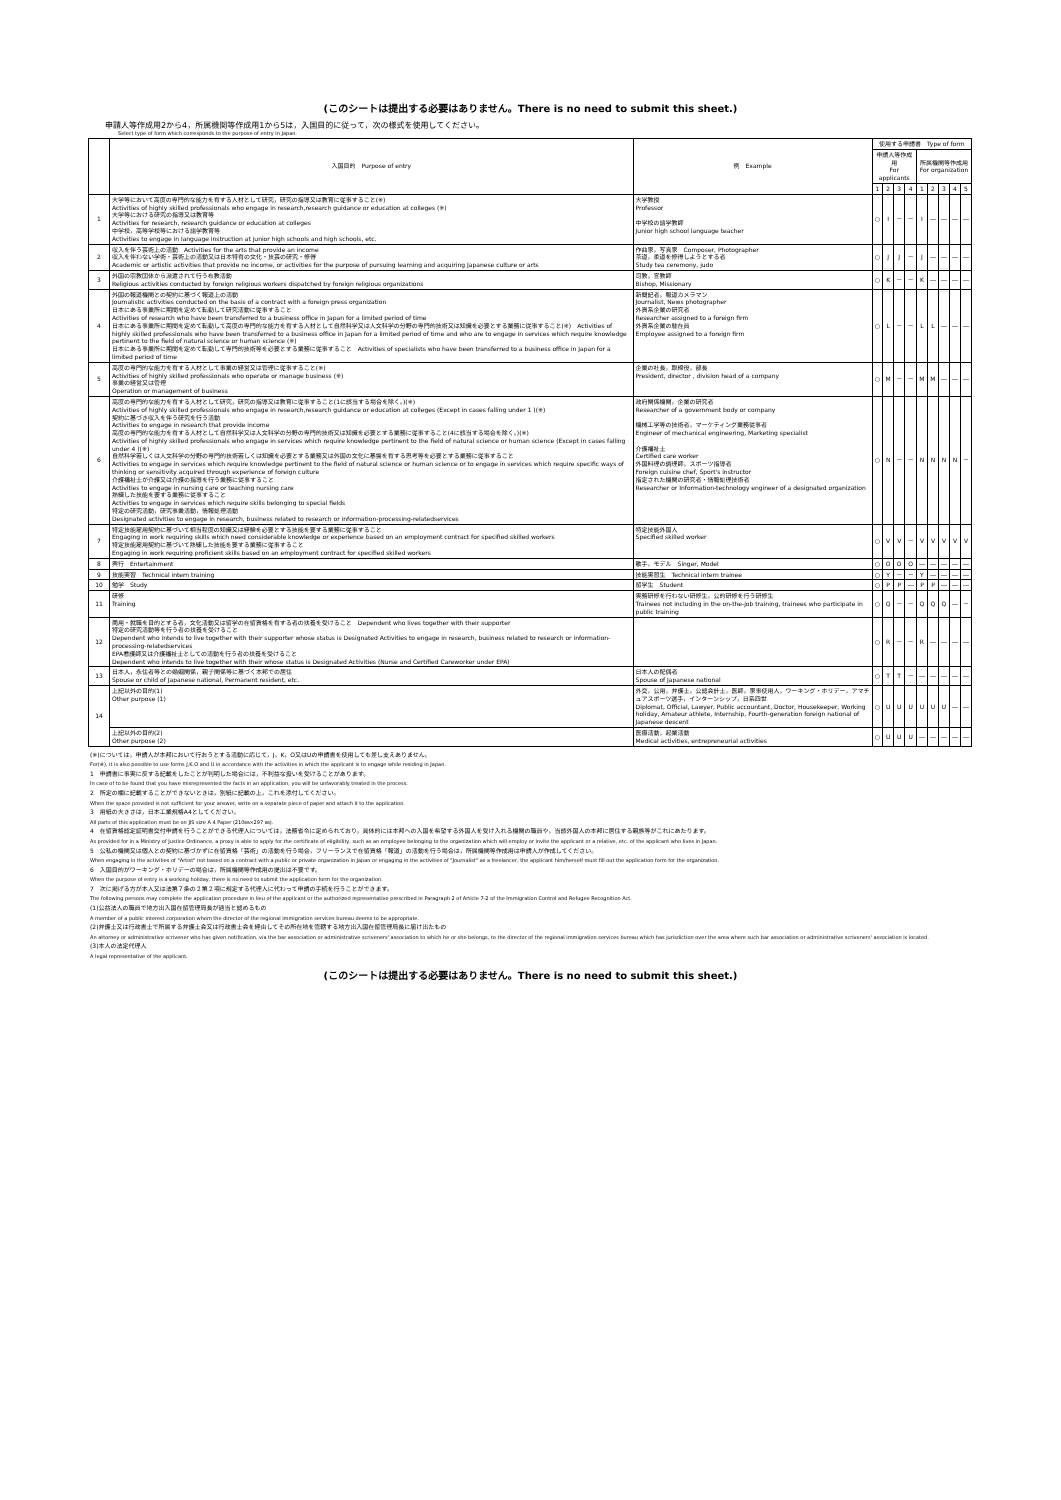(このシートは提出する必要はありません。There is no need to submit this sheet.)
申請人等作成用2から4，所属機関等作成用1から5は，入国目的に従って，次の様式を使用してください。
Select type of form which corresponds to the purpose of entry in Japan.
| | 入国目的 Purpose of entry | 例 Example | 使用する申請書 Type of form | | | | | | | | |
| --- | --- | --- | --- | --- | --- | --- | --- | --- | --- | --- | --- |
| | | | 申請人等作成用 For applicants | | | | 所属機関等作成用 For organization | | | | |
| | | | 1 | 2 | 3 | 4 | 1 | 2 | 3 | 4 | 5 |
| 1 | 大学等において高度の専門的な能力を有する人材として研究，研究の指導又は教育に従事すること(※) Activities of highly skilled professionals who engage in research,research guidance or education at colleges (※) 大学等における研究の指導又は教育等 Activities for research, research guidance or education at colleges 中学校，高等学校等における語学教育等 Activities to engage in language instruction at junior high schools and high schools, etc. | 大学教授 Professor 中学校の語学教師 Junior high school language teacher | ○ | I | － | － | I | ― | ― | ― | ― |
| 2 | 収入を伴う芸術上の活動 Activities for the arts that provide an income 収入を伴わない学術・芸術上の活動又は日本特有の文化・技芸の研究・修得 Academic or artistic activities that provide no income, or activities for the purpose of pursuing learning and acquiring Japanese culture or arts | 作曲家，写真家 Composer, Photographer 茶道，柔道を修得しようとする者 Study tea ceremony, judo | ○ | J | J | － | J | ― | ― | ― | ― |
| 3 | 外国の宗教団体から派遣されて行う布教活動 Religious activities conducted by foreign religious workers dispatched by foreign religious organizations | 司教，宣教師 Bishop, Missionary | ○ | K | － | － | K | ― | ― | ― | ― |
| 4 | 外国の報道機関との契約に基づく報道上の活動 Journalistic activities conducted on the basis of a contract with a foreign press organization 日本にある事業所に期間を定めて転勤して研究活動に従事すること Activities of research who have been transferred to a business office in Japan for a limited period of time 日本にある事業所に期間を定めて転勤して高度の専門的な能力を有する人材として自然科学又は人文科学の分野の専門的技術又は知識を必要とする業務に従事すること(※) Activities of highly skilled professionals who have been transferred to a business office in Japan for a limited period of time and who are to engage in services which require knowledge pertinent to the field of natural science or human science (※) 日本にある事業所に期間を定めて転勤して専門的技術等を必要とする業務に従事すること Activities of specialists who have been transferred to a business office in Japan for a limited period of time | 新聞記者，報道カメラマン Journalist, News photographer 外資系企業の研究者 Researcher assigned to a foreign firm 外資系企業の駐在員 Employee assigned to a foreign firm | ○ | L | － | － | L | L | ― | ― | ― |
| 5 | 高度の専門的な能力を有する人材として事業の経営又は管理に従事すること(※) Activities of highly skilled professionals who operate or manage business (※) 事業の経営又は管理 Operation or management of business | 企業の社長，取締役，部長 President, director , division head of a company | ○ | M | － | － | M | M | ― | ― | ― |
| 6 | 高度の専門的な能力を有する人材として研究，研究の指導又は教育に従事すること(1に該当する場合を除く。)(※) Activities of highly skilled professionals who engage in research,research guidance or education at colleges (Except in cases falling under 1 )(※) 契約に基づき収入を伴う研究を行う活動 Activities to engage in research that provide income 高度の専門的な能力を有する人材として自然科学又は人文科学の分野の専門的技術又は知識を必要とする業務に従事すること(4に該当する場合を除く。)(※) Activities of highly skilled professionals who engage in services which require knowledge pertinent to the field of natural science or human science (Except in cases falling under 4 )(※) 自然科学若しくは人文科学の分野の専門的技術若しくは知識を必要とする業務又は外国の文化に基盤を有する思考等を必要とする業務に従事すること Activities to engage in services which require knowledge pertinent to the field of natural science or human science or to engage in services which require specific ways of thinking or sensitivity acquired through experience of foreign culture 介護福祉士が介護又は介護の指導を行う業務に従事すること Activities to engage in nursing care or teaching nursing care 熟練した技能を要する業務に従事すること Activities to engage in services which require skills belonging to special fields 特定の研究活動，研究事業活動，情報処理活動 Designated activities to engage in research, business related to research or information-processing-relatedservices | 政府関係機関，企業の研究者 Researcher of a government body or company 機械工学等の技術者，マーケティング業務従事者 Engineer of mechanical engineering, Marketing specialist 介護福祉士 Certified care worker 外国料理の調理師，スポーツ指導者 Foreign cuisine chef, Sport's instructor 指定された機関の研究者・情報処理技術者 Researcher or Information-technology engineer of a designated organization | ○ | N | － | － | N | N | N | N | － |
| 7 | 特定技能雇用契約に基づいて相当程度の知識又は経験を必要とする技能を要する業務に従事すること Engaging in work requiring skills which need considerable knowledge or experience based on an employment contract for specified skilled workers 特定技能雇用契約に基づいて熟練した技能を要する業務に従事すること Engaging in work requiring proficient skills based on an employment contract for specified skilled workers | 特定技能外国人 Specified skilled worker | ○ | V | V | － | V | V | V | V | V |
| 8 | 興行 Entertainment | 歌手，モデル Singer, Model | ○ | O | O | O | ― | ― | ― | ― | ― |
| 9 | 技能実習 Technical intern training | 技能実習生 Technical intern trainee | ○ | Y | － | － | Y | ― | ― | ― | ― |
| 10 | 勉学 Study | 留学生 Student | ○ | P | P | ― | P | P | ― | ― | ― |
| 11 | 研修 Training | 実務研修を行わない研修生，公的研修を行う研修生 Trainees not including in the on-the-job training, trainees who participate in public training | ○ | Q | － | － | Q | Q | Q | ― | － |
| 12 | 商用・就職を目的とする者，文化活動又は留学の在留資格を有する者の扶養を受けること Dependent who lives together with their supporter 特定の研究活動等を行う者の扶養を受けること Dependent who intends to live together with their supporter whose status is Designated Activities to engage in research, business related to research or information-processing-relatedservices EPA看護師又は介護福祉士としての活動を行う者の扶養を受けること Dependent who intends to live together with their whose status is Designated Activities (Nurse and Certified Careworker under EPA) | | ○ | R | － | － | R | ― | ― | ― | ― |
| 13 | 日本人，永住者等との婚姻関係，親子関係等に基づく本邦での居住 Spouse or child of Japanese national, Permanent resident, etc. | 日本人の配偶者 Spouse of Japanese national | ○ | T | T | － | ― | ― | ― | ― | ― |
| 14 | 上記以外の目的(1) Other purpose (1) | 外交，公用，弁護士，公認会計士，医師，家事使用人，ワーキング・ホリデー，アマチュアスポーツ選手，インターンシップ，日系四世 Diplomat, Official, Lawyer, Public accountant, Doctor, Housekeeper, Working holiday, Amateur athlete, Internship, Fourth-generation foreign national of Japanese descent | ○ | U | U | U | U | U | U | ― | ― |
| | 上記以外の目的(2) Other purpose (2) | 医療活動，起業活動 Medical activities, entrepreneurial activities | ○ | U | U | U | ― | ― | ― | ― | ― |
(※)については，申請人が本邦において行おうとする活動に応じて，J，K，O又はUの申請書を使用しても差し支えありません。
For(※), it is also possible to use forms J,K,O and U in accordance with the activities in which the applicant is to engage while residing in Japan.
1　申請書に事実に反する記載をしたことが判明した場合には，不利益な扱いを受けることがあります。
In case of to be found that you have misrepresented the facts in an application, you will be unfavorably treated in the process.
2　所定の欄に記載することができないときは，別紙に記載の上，これを添付してください。
When the space provided is not sufficient for your answer, write on a separate piece of paper and attach it to the application.
3　用紙の大きさは，日本工業規格A4としてください。
All parts of this application must be on JIS size A 4 Paper (210㎜×297 ㎜).
4　在留資格認定証明書交付申請を行うことができる代理人については，法務省令に定められており，具体的には本邦への入国を希望する外国人を受け入れる機関の職員や，当該外国人の本邦に居住する親族等がこれにあたります。
As provided for in a Ministry of Justice Ordinance, a proxy is able to apply for the certificate of eligibility, such as an employee belonging to the organization which will employ or invite the applicant or a relative, etc. of the applicant who lives in Japan.
5　公私の機関又は個人との契約に基づかずに在留資格「芸術」の活動を行う場合，フリーランスで在留資格「報道」の活動を行う場合は，所属機関等作成用は申請人が作成してください。
When engaging in the activities of "Artist" not based on a contract with a public or private organization in Japan or engaging in the activities of "Journalist" as a freelancer, the applicant him/herself must fill out the application form for the organization.
6　入国目的がワーキング・ホリデーの場合は，所属機関等作成用の提出は不要です。
When the purpose of entry is a working holiday, there is no need to submit the application form for the organization.
7　次に掲げる方が本人又は法第７条の２第２項に規定する代理人に代わって申請の手続を行うことができます。
The following persons may complete the application procedure in lieu of the applicant or the authorized representative prescribed in Paragraph 2 of Article 7-2 of the Immigration Control and Refugee Recognition Act.
(1)公益法人の職員で地方出入国在留管理局長が適当と認めるもの
A member of a public interest corporation whom the director of the regional immigration services bureau deems to be appropriate.
(2)弁護士又は行政書士で所属する弁護士会又は行政書士会を経由してその所在地を管轄する地方出入国在留管理局長に届け出たもの
An attorney or administrative scrivener who has given notification, via the bar association or administrative scriveners' association to which he or she belongs, to the director of the regional immigration services bureau which has jurisdiction over the area where such bar association or administrative scriveners' association is located.
(3)本人の法定代理人
A legal representative of the applicant.
(このシートは提出する必要はありません。There is no need to submit this sheet.)